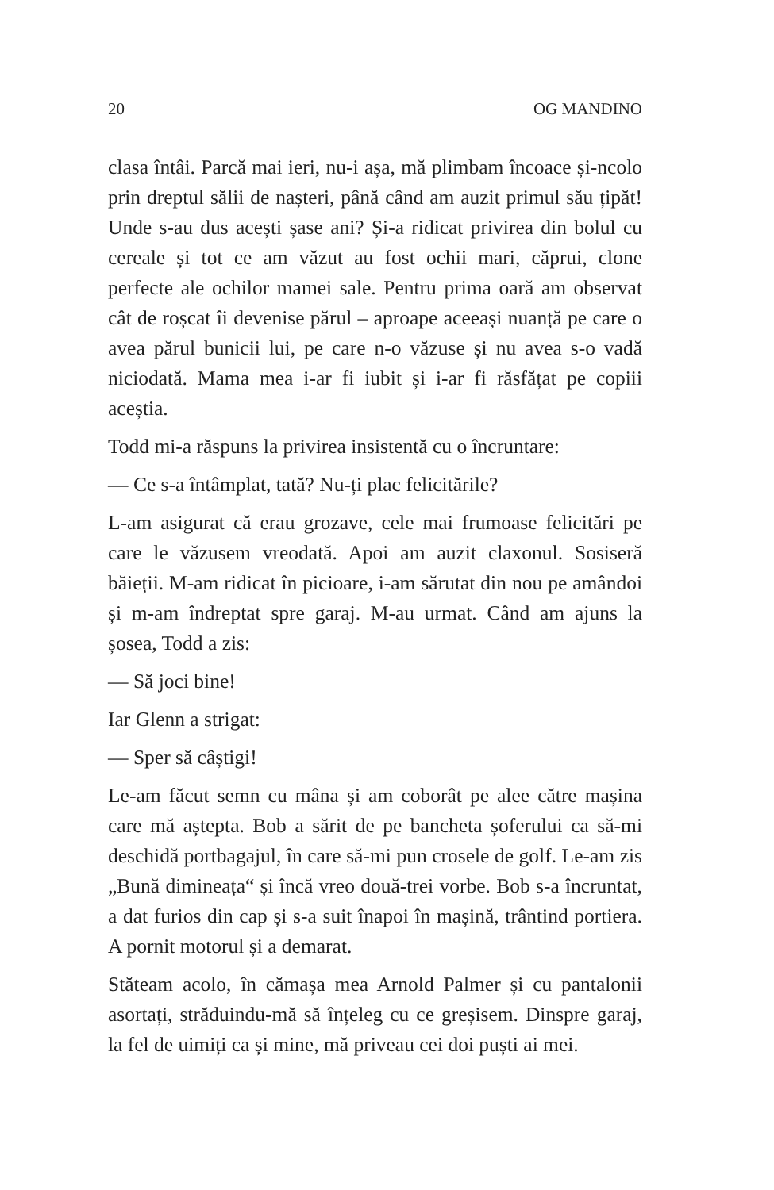20 OG MANDINO
clasa întâi. Parcă mai ieri, nu-i așa, mă plimbam încoace și-ncolo prin dreptul sălii de nașteri, până când am auzit primul său țipăt! Unde s-au dus acești șase ani? Și-a ridicat privirea din bolul cu cereale și tot ce am văzut au fost ochii mari, căprui, clone perfecte ale ochilor mamei sale. Pentru prima oară am observat cât de roșcat îi devenise părul – aproape aceeași nuanță pe care o avea părul bunicii lui, pe care n-o văzuse și nu avea s-o vadă niciodată. Mama mea i-ar fi iubit și i-ar fi răsfățat pe copiii aceștia.
Todd mi-a răspuns la privirea insistentă cu o încruntare:
— Ce s-a întâmplat, tată? Nu-ți plac felicitările?
L-am asigurat că erau grozave, cele mai frumoase felicitări pe care le văzusem vreodată. Apoi am auzit claxonul. Sosiseră băieții. M-am ridicat în picioare, i-am sărutat din nou pe amândoi și m-am îndreptat spre garaj. M-au urmat. Când am ajuns la șosea, Todd a zis:
— Să joci bine!
Iar Glenn a strigat:
— Sper să câștigi!
Le-am făcut semn cu mâna și am coborât pe alee către mașina care mă aștepta. Bob a sărit de pe bancheta șoferului ca să-mi deschidă portbagajul, în care să-mi pun crosele de golf. Le-am zis „Bună dimineața“ și încă vreo două-trei vorbe. Bob s-a încruntat, a dat furios din cap și s-a suit înapoi în mașină, trântind portiera. A pornit motorul și a demarat.
Stăteam acolo, în cămașa mea Arnold Palmer și cu pantalonii asortați, străduindu-mă să înțeleg cu ce greșisem. Dinspre garaj, la fel de uimiți ca și mine, mă priveau cei doi puști ai mei.